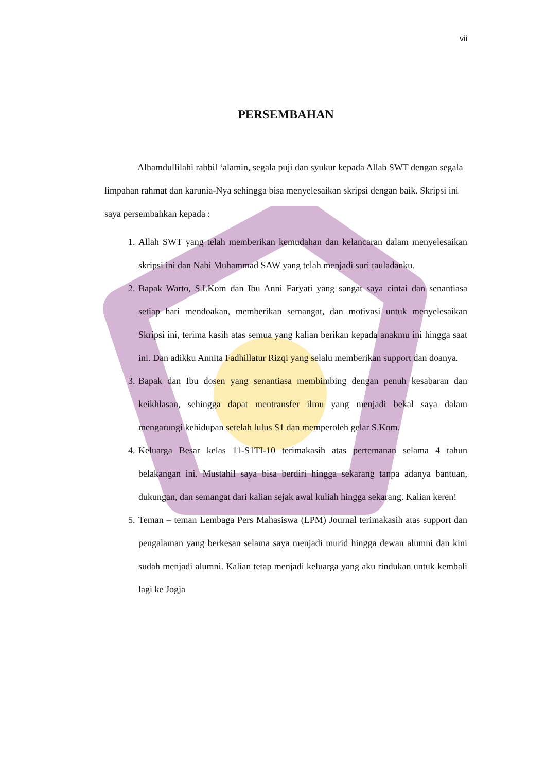vii
PERSEMBAHAN
Alhamdullilahi rabbil ‘alamin, segala puji dan syukur kepada Allah SWT dengan segala limpahan rahmat dan karunia-Nya sehingga bisa menyelesaikan skripsi dengan baik. Skripsi ini saya persembahkan kepada :
1. Allah SWT yang telah memberikan kemudahan dan kelancaran dalam menyelesaikan skripsi ini dan Nabi Muhammad SAW yang telah menjadi suri tauladanku.
2. Bapak Warto, S.I.Kom dan Ibu Anni Faryati yang sangat saya cintai dan senantiasa setiap hari mendoakan, memberikan semangat, dan motivasi untuk menyelesaikan Skripsi ini, terima kasih atas semua yang kalian berikan kepada anakmu ini hingga saat ini. Dan adikku Annita Fadhillatur Rizqi yang selalu memberikan support dan doanya.
3. Bapak dan Ibu dosen yang senantiasa membimbing dengan penuh kesabaran dan keikhlasan, sehingga dapat mentransfer ilmu yang menjadi bekal saya dalam mengarungi kehidupan setelah lulus S1 dan memperoleh gelar S.Kom.
4. Keluarga Besar kelas 11-S1TI-10 terimakasih atas pertemanan selama 4 tahun belakangan ini. Mustahil saya bisa berdiri hingga sekarang tanpa adanya bantuan, dukungan, dan semangat dari kalian sejak awal kuliah hingga sekarang. Kalian keren!
5. Teman – teman Lembaga Pers Mahasiswa (LPM) Journal terimakasih atas support dan pengalaman yang berkesan selama saya menjadi murid hingga dewan alumni dan kini sudah menjadi alumni. Kalian tetap menjadi keluarga yang aku rindukan untuk kembali lagi ke Jogja